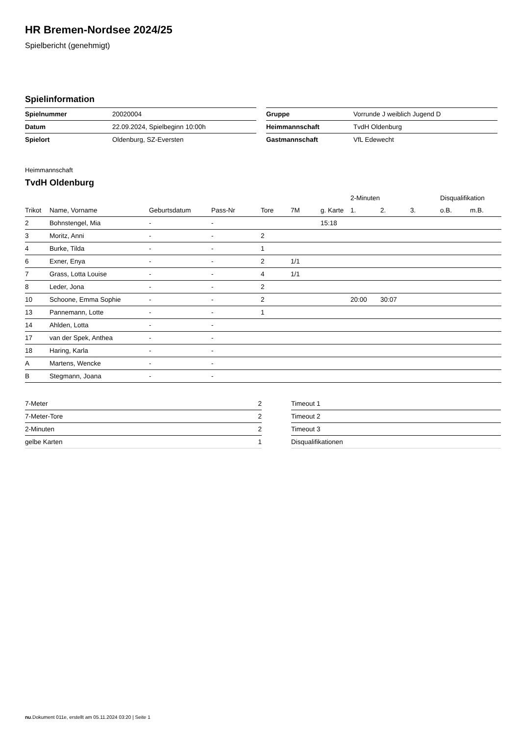HR Bremen-Nordsee 2024/25
Spielbericht (genehmigt)
Spielinformation
| Spielnummer | 20020004 |
| Datum | 22.09.2024, Spielbeginn 10:00h |
| Spielort | Oldenburg, SZ-Eversten |
| Gruppe | Vorrunde J weiblich Jugend D |
| Heimmannschaft | TvdH Oldenburg |
| Gastmannschaft | VfL Edewecht |
Heimmannschaft
TvdH Oldenburg
| | | | | | | | 2-Minuten | | | Disqualifikation | |
| --- | --- | --- | --- | --- | --- | --- | --- | --- | --- | --- | --- |
| Trikot | Name, Vorname | Geburtsdatum | Pass-Nr | Tore | 7M | g. Karte | 1. | 2. | 3. | o.B. | m.B. |
| 2 | Bohnstengel, Mia | - | - | | | 15:18 | | | | | |
| 3 | Moritz, Anni | - | - | 2 | | | | | | | |
| 4 | Burke, Tilda | - | - | 1 | | | | | | | |
| 6 | Exner, Enya | - | - | 2 | 1/1 | | | | | | |
| 7 | Grass, Lotta Louise | - | - | 4 | 1/1 | | | | | | |
| 8 | Leder, Jona | - | - | 2 | | | | | | | |
| 10 | Schoone, Emma Sophie | - | - | 2 | | | 20:00 | 30:07 | | | |
| 13 | Pannemann, Lotte | - | - | 1 | | | | | | | |
| 14 | Ahlden, Lotta | - | - | | | | | | | | |
| 17 | van der Spek, Anthea | - | - | | | | | | | | |
| 18 | Haring, Karla | - | - | | | | | | | | |
| A | Martens, Wencke | - | - | | | | | | | | |
| B | Stegmann, Joana | - | - | | | | | | | | |
| 7-Meter | 2 |
| 7-Meter-Tore | 2 |
| 2-Minuten | 2 |
| gelbe Karten | 1 |
| Timeout 1 |
| Timeout 2 |
| Timeout 3 |
| Disqualifikationen |
nu.Dokument 011e, erstellt am 05.11.2024 03:20 | Seite 1